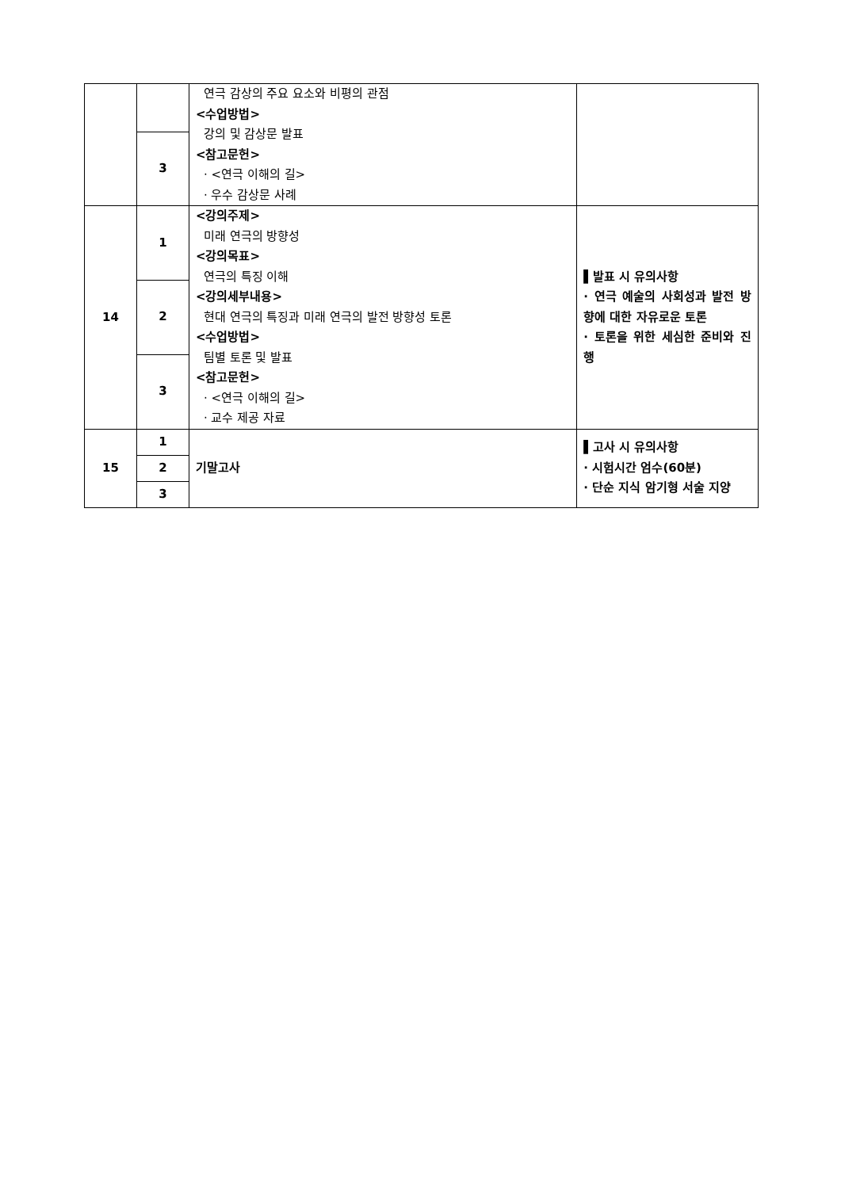| | | 연극 감상의 주요 요소와 비평의 관점 <수업방법> 강의 및 감상문 발표 <참고문헌> · <연극 이해의 길> · 우수 감상문 사례 | |
| | 3 | | |
| 14 | 1 | <강의주제> 미래 연극의 방향성 <강의목표> 연극의 특징 이해 <강의세부내용> 현대 연극의 특징과 미래 연극의 발전 방향성 토론 <수업방법> 팀별 토론 및 발표 <참고문헌> · <연극 이해의 길> · 교수 제공 자료 | ▌발표 시 유의사항 · 연극 예술의 사회성과 발전 방향에 대한 자유로운 토론 · 토론을 위한 세심한 준비와 진행 |
| | 2 | | |
| | 3 | | |
| 15 | 1 | 기말고사 | ▌고사 시 유의사항 · 시험시간 엄수(60분) · 단순 지식 암기형 서술 지양 |
| | 2 | | |
| | 3 | | |